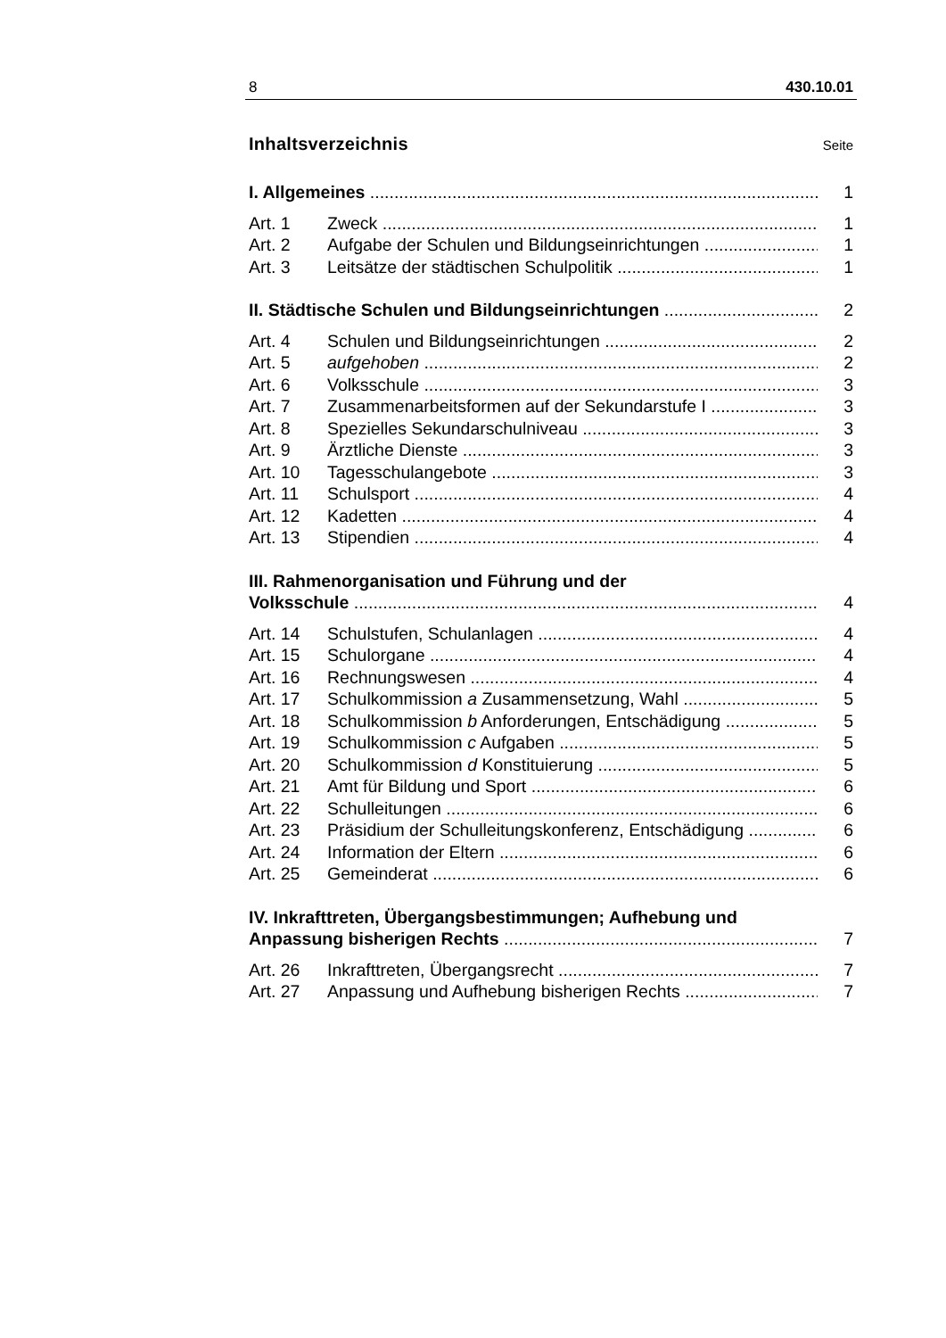8 430.10.01
Inhaltsverzeichnis
Seite
I. Allgemeines 1
Art. 1 Zweck 1
Art. 2 Aufgabe der Schulen und Bildungseinrichtungen 1
Art. 3 Leitsätze der städtischen Schulpolitik 1
II. Städtische Schulen und Bildungseinrichtungen 2
Art. 4 Schulen und Bildungseinrichtungen 2
Art. 5 aufgehoben 2
Art. 6 Volksschule 3
Art. 7 Zusammenarbeitsformen auf der Sekundarstufe I 3
Art. 8 Spezielles Sekundarschulniveau 3
Art. 9 Ärztliche Dienste 3
Art. 10 Tagesschulangebote 3
Art. 11 Schulsport 4
Art. 12 Kadetten 4
Art. 13 Stipendien 4
III. Rahmenorganisation und Führung und der
Volksschule 4
Art. 14 Schulstufen, Schulanlagen 4
Art. 15 Schulorgane 4
Art. 16 Rechnungswesen 4
Art. 17 Schulkommission a Zusammensetzung, Wahl 5
Art. 18 Schulkommission b Anforderungen, Entschädigung 5
Art. 19 Schulkommission c Aufgaben 5
Art. 20 Schulkommission d Konstituierung 5
Art. 21 Amt für Bildung und Sport 6
Art. 22 Schulleitungen 6
Art. 23 Präsidium der Schulleitungskonferenz, Entschädigung 6
Art. 24 Information der Eltern 6
Art. 25 Gemeinderat 6
IV. Inkrafttreten, Übergangsbestimmungen; Aufhebung und
Anpassung bisherigen Rechts 7
Art. 26 Inkrafttreten, Übergangsrecht 7
Art. 27 Anpassung und Aufhebung bisherigen Rechts 7